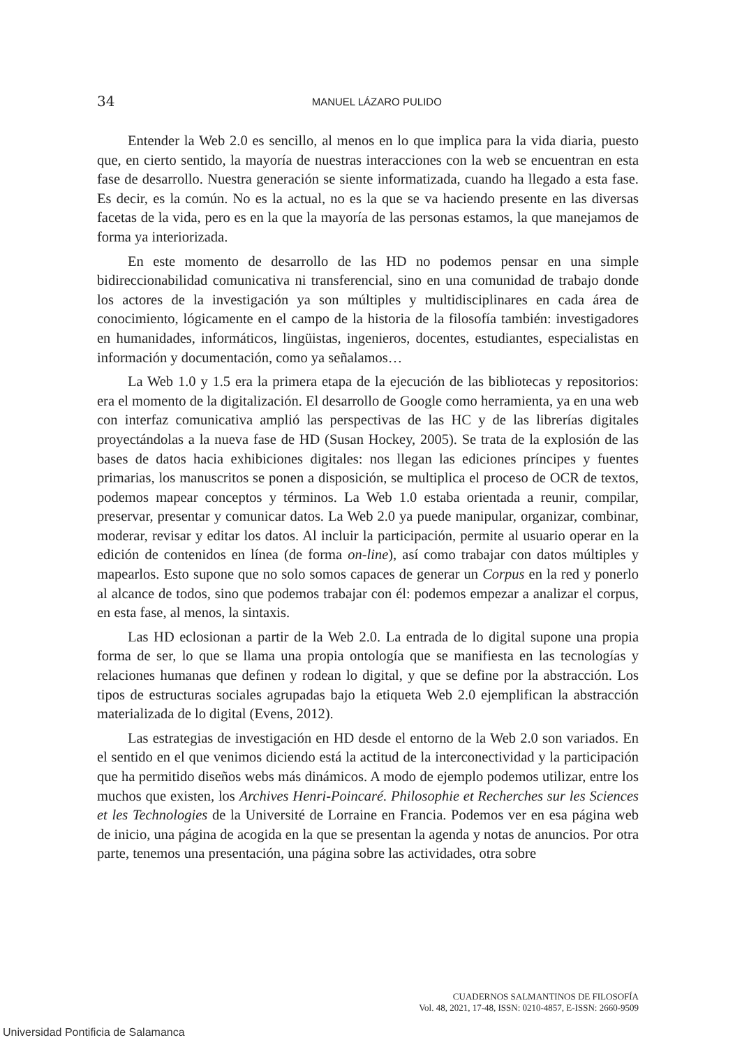34
MANUEL LÁZARO PULIDO
Entender la Web 2.0 es sencillo, al menos en lo que implica para la vida diaria, puesto que, en cierto sentido, la mayoría de nuestras interacciones con la web se encuentran en esta fase de desarrollo. Nuestra generación se siente informatizada, cuando ha llegado a esta fase. Es decir, es la común. No es la actual, no es la que se va haciendo presente en las diversas facetas de la vida, pero es en la que la mayoría de las personas estamos, la que manejamos de forma ya interiorizada.
En este momento de desarrollo de las HD no podemos pensar en una simple bidireccionabilidad comunicativa ni transferencial, sino en una comunidad de trabajo donde los actores de la investigación ya son múltiples y multidisciplinares en cada área de conocimiento, lógicamente en el campo de la historia de la filosofía también: investigadores en humanidades, informáticos, lingüistas, ingenieros, docentes, estudiantes, especialistas en información y documentación, como ya señalamos…
La Web 1.0 y 1.5 era la primera etapa de la ejecución de las bibliotecas y repositorios: era el momento de la digitalización. El desarrollo de Google como herramienta, ya en una web con interfaz comunicativa amplió las perspectivas de las HC y de las librerías digitales proyectándolas a la nueva fase de HD (Susan Hockey, 2005). Se trata de la explosión de las bases de datos hacia exhibiciones digitales: nos llegan las ediciones príncipes y fuentes primarias, los manuscritos se ponen a disposición, se multiplica el proceso de OCR de textos, podemos mapear conceptos y términos. La Web 1.0 estaba orientada a reunir, compilar, preservar, presentar y comunicar datos. La Web 2.0 ya puede manipular, organizar, combinar, moderar, revisar y editar los datos. Al incluir la participación, permite al usuario operar en la edición de contenidos en línea (de forma on-line), así como trabajar con datos múltiples y mapearlos. Esto supone que no solo somos capaces de generar un Corpus en la red y ponerlo al alcance de todos, sino que podemos trabajar con él: podemos empezar a analizar el corpus, en esta fase, al menos, la sintaxis.
Las HD eclosionan a partir de la Web 2.0. La entrada de lo digital supone una propia forma de ser, lo que se llama una propia ontología que se manifiesta en las tecnologías y relaciones humanas que definen y rodean lo digital, y que se define por la abstracción. Los tipos de estructuras sociales agrupadas bajo la etiqueta Web 2.0 ejemplifican la abstracción materializada de lo digital (Evens, 2012).
Las estrategias de investigación en HD desde el entorno de la Web 2.0 son variados. En el sentido en el que venimos diciendo está la actitud de la interconectividad y la participación que ha permitido diseños webs más dinámicos. A modo de ejemplo podemos utilizar, entre los muchos que existen, los Archives Henri-Poincaré. Philosophie et Recherches sur les Sciences et les Technologies de la Université de Lorraine en Francia. Podemos ver en esa página web de inicio, una página de acogida en la que se presentan la agenda y notas de anuncios. Por otra parte, tenemos una presentación, una página sobre las actividades, otra sobre
CUADERNOS SALMANTINOS DE FILOSOFÍA
Vol. 48, 2021, 17-48, ISSN: 0210-4857, E-ISSN: 2660-9509
Universidad Pontificia de Salamanca